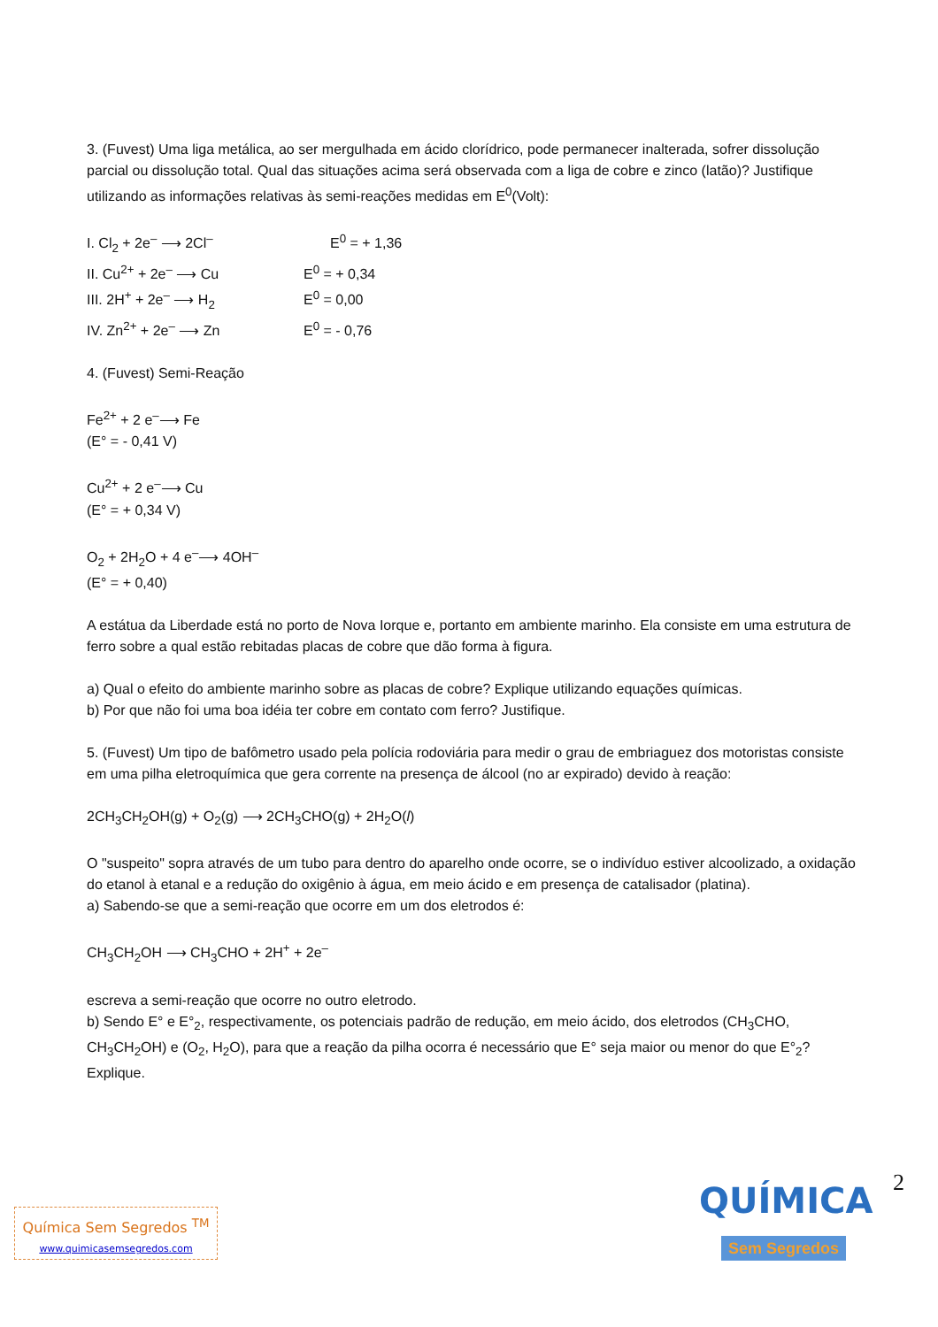3. (Fuvest) Uma liga metálica, ao ser mergulhada em ácido clorídrico, pode permanecer inalterada, sofrer dissolução parcial ou dissolução total. Qual das situações acima será observada com a liga de cobre e zinco (latão)? Justifique utilizando as informações relativas às semi-reações medidas em E<sup>0</sup>(Volt):
| I. Cl<sub>2</sub> + 2e<sup>–</sup> ⟶ 2Cl<sup>–</sup> | E<sup>0</sup> = + 1,36 |
| II. Cu<sup>2+</sup> + 2e<sup>–</sup> ⟶ Cu | E<sup>0</sup> = + 0,34 |
| III. 2H<sup>+</sup> + 2e<sup>–</sup> ⟶ H<sub>2</sub> | E<sup>0</sup> = 0,00 |
| IV. Zn<sup>2+</sup> + 2e<sup>–</sup> ⟶ Zn | E<sup>0</sup> = - 0,76 |
4. (Fuvest) Semi-Reação
Fe<sup>2+</sup> + 2 e<sup>–</sup>⟶ Fe
(E° = - 0,41 V)
Cu<sup>2+</sup> + 2 e<sup>–</sup>⟶ Cu
(E° = + 0,34 V)
O<sub>2</sub> + 2H<sub>2</sub>O + 4 e<sup>–</sup>⟶ 4OH<sup>–</sup>
(E° = + 0,40)
A estátua da Liberdade está no porto de Nova Iorque e, portanto em ambiente marinho. Ela consiste em uma estrutura de ferro sobre a qual estão rebitadas placas de cobre que dão forma à figura.
a) Qual o efeito do ambiente marinho sobre as placas de cobre? Explique utilizando equações químicas.
b) Por que não foi uma boa idéia ter cobre em contato com ferro? Justifique.
5. (Fuvest) Um tipo de bafômetro usado pela polícia rodoviária para medir o grau de embriaguez dos motoristas consiste em uma pilha eletroquímica que gera corrente na presença de álcool (no ar expirado) devido à reação:
2CH<sub>3</sub>CH<sub>2</sub>OH(g) + O<sub>2</sub>(g) ⟶ 2CH<sub>3</sub>CHO(g) + 2H<sub>2</sub>O(l)
O "suspeito" sopra através de um tubo para dentro do aparelho onde ocorre, se o indivíduo estiver alcoolizado, a oxidação do etanol à etanal e a redução do oxigênio à água, em meio ácido e em presença de catalisador (platina).
a) Sabendo-se que a semi-reação que ocorre em um dos eletrodos é:
CH<sub>3</sub>CH<sub>2</sub>OH ⟶ CH<sub>3</sub>CHO + 2H<sup>+</sup> + 2e<sup>–</sup>
escreva a semi-reação que ocorre no outro eletrodo.
b) Sendo E° e E°<sub>2</sub>, respectivamente, os potenciais padrão de redução, em meio ácido, dos eletrodos (CH<sub>3</sub>CHO, CH<sub>3</sub>CH<sub>2</sub>OH) e (O<sub>2</sub>, H<sub>2</sub>O), para que a reação da pilha ocorra é necessário que E° seja maior ou menor do que E°<sub>2</sub>? Explique.
2
Química Sem Segredos <sup>TM</sup>
www.quimicasemsegredos.com
QUÍMICA
Sem Segredos